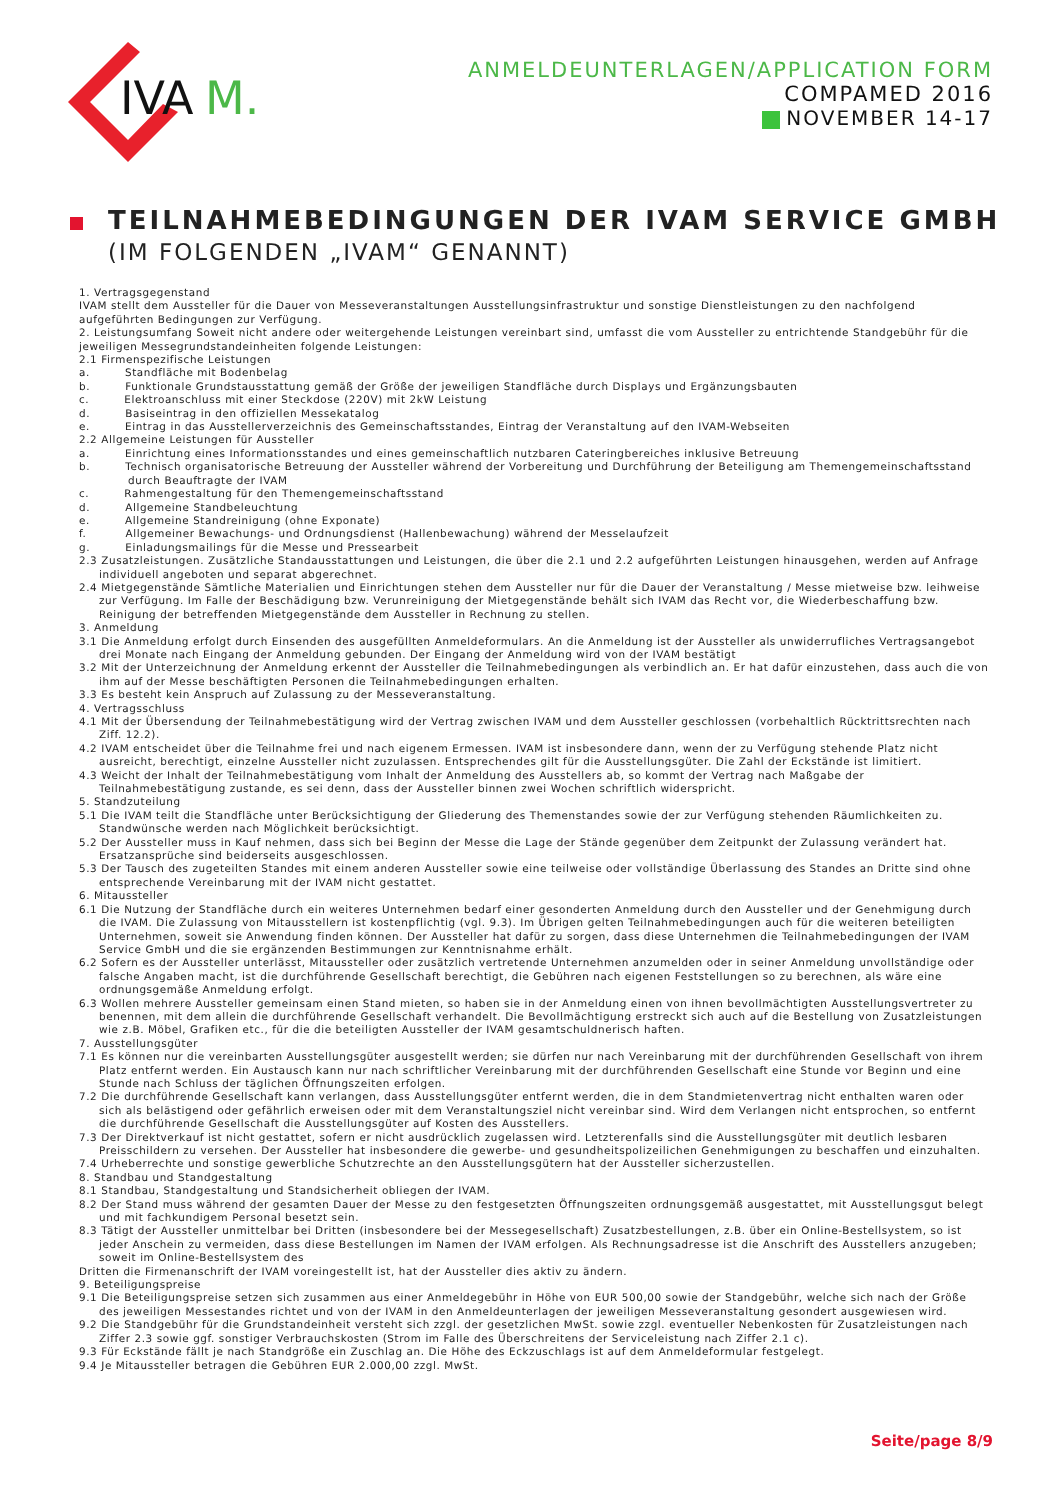IVA
M.
ANMELDEUNTERLAGEN/APPLICATION FORM
COMPAMED 2016
NOVEMBER 14-17
TEILNAHMEBEDINGUNGEN DER IVAM SERVICE GMBH
(IM FOLGENDEN „IVAM“ GENANNT)
1. Vertragsgegenstand
IVAM stellt dem Aussteller für die Dauer von Messeveranstaltungen Ausstellungsinfrastruktur und sonstige Dienstleistungen zu den nachfolgend aufgeführten Bedingungen zur Verfügung.
2. Leistungsumfang Soweit nicht andere oder weitergehende Leistungen vereinbart sind, umfasst die vom Aussteller zu entrichtende Standgebühr für die jeweiligen Messegrundstandeinheiten folgende Leistungen:
2.1 Firmenspezifische Leistungen
a. Standfläche mit Bodenbelag
b. Funktionale Grundstausstattung gemäß der Größe der jeweiligen Standfläche durch Displays und Ergänzungsbauten
c. Elektroanschluss mit einer Steckdose (220V) mit 2kW Leistung
d. Basiseintrag in den offiziellen Messekatalog
e. Eintrag in das Ausstellerverzeichnis des Gemeinschaftsstandes, Eintrag der Veranstaltung auf den IVAM-Webseiten
2.2 Allgemeine Leistungen für Aussteller
a. Einrichtung eines Informationsstandes und eines gemeinschaftlich nutzbaren Cateringbereiches inklusive Betreuung
b. Technisch organisatorische Betreuung der Aussteller während der Vorbereitung und Durchführung der Beteiligung am Themengemeinschaftsstand durch Beauftragte der IVAM
c. Rahmengestaltung für den Themengemeinschaftsstand
d. Allgemeine Standbeleuchtung
e. Allgemeine Standreinigung (ohne Exponate)
f. Allgemeiner Bewachungs- und Ordnungsdienst (Hallenbewachung) während der Messelaufzeit
g. Einladungsmailings für die Messe und Pressearbeit
2.3 Zusatzleistungen. Zusätzliche Standausstattungen und Leistungen, die über die 2.1 und 2.2 aufgeführten Leistungen hinausgehen, werden auf Anfrage individuell angeboten und separat abgerechnet.
2.4 Mietgegenstände Sämtliche Materialien und Einrichtungen stehen dem Aussteller nur für die Dauer der Veranstaltung / Messe mietweise bzw. leihweise zur Verfügung. Im Falle der Beschädigung bzw. Verunreinigung der Mietgegenstände behält sich IVAM das Recht vor, die Wiederbeschaffung bzw. Reinigung der betreffenden Mietgegenstände dem Aussteller in Rechnung zu stellen.
3. Anmeldung
3.1 Die Anmeldung erfolgt durch Einsenden des ausgefüllten Anmeldeformulars. An die Anmeldung ist der Aussteller als unwiderrufliches Vertragsangebot drei Monate nach Eingang der Anmeldung gebunden. Der Eingang der Anmeldung wird von der IVAM bestätigt
3.2 Mit der Unterzeichnung der Anmeldung erkennt der Aussteller die Teilnahmebedingungen als verbindlich an. Er hat dafür einzustehen, dass auch die von ihm auf der Messe beschäftigten Personen die Teilnahmebedingungen erhalten.
3.3 Es besteht kein Anspruch auf Zulassung zu der Messeveranstaltung.
4. Vertragsschluss
4.1 Mit der Übersendung der Teilnahmebestätigung wird der Vertrag zwischen IVAM und dem Aussteller geschlossen (vorbehaltlich Rücktrittsrechten nach Ziff. 12.2).
4.2 IVAM entscheidet über die Teilnahme frei und nach eigenem Ermessen. IVAM ist insbesondere dann, wenn der zu Verfügung stehende Platz nicht ausreicht, berechtigt, einzelne Aussteller nicht zuzulassen. Entsprechendes gilt für die Ausstellungsgüter. Die Zahl der Eckstände ist limitiert.
4.3 Weicht der Inhalt der Teilnahmebestätigung vom Inhalt der Anmeldung des Ausstellers ab, so kommt der Vertrag nach Maßgabe der Teilnahmebestätigung zustande, es sei denn, dass der Aussteller binnen zwei Wochen schriftlich widerspricht.
5. Standzuteilung
5.1 Die IVAM teilt die Standfläche unter Berücksichtigung der Gliederung des Themenstandes sowie der zur Verfügung stehenden Räumlichkeiten zu. Standwünsche werden nach Möglichkeit berücksichtigt.
5.2 Der Aussteller muss in Kauf nehmen, dass sich bei Beginn der Messe die Lage der Stände gegenüber dem Zeitpunkt der Zulassung verändert hat. Ersatzansprüche sind beiderseits ausgeschlossen.
5.3 Der Tausch des zugeteilten Standes mit einem anderen Aussteller sowie eine teilweise oder vollständige Überlassung des Standes an Dritte sind ohne entsprechende Vereinbarung mit der IVAM nicht gestattet.
6. Mitaussteller
6.1 Die Nutzung der Standfläche durch ein weiteres Unternehmen bedarf einer gesonderten Anmeldung durch den Aussteller und der Genehmigung durch die IVAM. Die Zulassung von Mitausstellern ist kostenpflichtig (vgl. 9.3). Im Übrigen gelten Teilnahmebedingungen auch für die weiteren beteiligten Unternehmen, soweit sie Anwendung finden können. Der Aussteller hat dafür zu sorgen, dass diese Unternehmen die Teilnahmebedingungen der IVAM Service GmbH und die sie ergänzenden Bestimmungen zur Kenntnisnahme erhält.
6.2 Sofern es der Aussteller unterlässt, Mitaussteller oder zusätzlich vertretende Unternehmen anzumelden oder in seiner Anmeldung unvollständige oder falsche Angaben macht, ist die durchführende Gesellschaft berechtigt, die Gebühren nach eigenen Feststellungen so zu berechnen, als wäre eine ordnungsgemäße Anmeldung erfolgt.
6.3 Wollen mehrere Aussteller gemeinsam einen Stand mieten, so haben sie in der Anmeldung einen von ihnen bevollmächtigten Ausstellungsvertreter zu benennen, mit dem allein die durchführende Gesellschaft verhandelt. Die Bevollmächtigung erstreckt sich auch auf die Bestellung von Zusatzleistungen wie z.B. Möbel, Grafiken etc., für die die beteiligten Aussteller der IVAM gesamtschuldnerisch haften.
7. Ausstellungsgüter
7.1 Es können nur die vereinbarten Ausstellungsgüter ausgestellt werden; sie dürfen nur nach Vereinbarung mit der durchführenden Gesellschaft von ihrem Platz entfernt werden. Ein Austausch kann nur nach schriftlicher Vereinbarung mit der durchführenden Gesellschaft eine Stunde vor Beginn und eine Stunde nach Schluss der täglichen Öffnungszeiten erfolgen.
7.2 Die durchführende Gesellschaft kann verlangen, dass Ausstellungsgüter entfernt werden, die in dem Standmietenvertrag nicht enthalten waren oder sich als belästigend oder gefährlich erweisen oder mit dem Veranstaltungsziel nicht vereinbar sind. Wird dem Verlangen nicht entsprochen, so entfernt die durchführende Gesellschaft die Ausstellungsgüter auf Kosten des Ausstellers.
7.3 Der Direktverkauf ist nicht gestattet, sofern er nicht ausdrücklich zugelassen wird. Letzterenfalls sind die Ausstellungsgüter mit deutlich lesbaren Preisschildern zu versehen. Der Aussteller hat insbesondere die gewerbe- und gesundheitspolizeilichen Genehmigungen zu beschaffen und einzuhalten.
7.4 Urheberrechte und sonstige gewerbliche Schutzrechte an den Ausstellungsgütern hat der Aussteller sicherzustellen.
8. Standbau und Standgestaltung
8.1 Standbau, Standgestaltung und Standsicherheit obliegen der IVAM.
8.2 Der Stand muss während der gesamten Dauer der Messe zu den festgesetzten Öffnungszeiten ordnungsgemäß ausgestattet, mit Ausstellungsgut belegt und mit fachkundigem Personal besetzt sein.
8.3 Tätigt der Aussteller unmittelbar bei Dritten (insbesondere bei der Messegesellschaft) Zusatzbestellungen, z.B. über ein Online-Bestellsystem, so ist jeder Anschein zu vermeiden, dass diese Bestellungen im Namen der IVAM erfolgen. Als Rechnungsadresse ist die Anschrift des Ausstellers anzugeben; soweit im Online-Bestellsystem des
Dritten die Firmenanschrift der IVAM voreingestellt ist, hat der Aussteller dies aktiv zu ändern.
9. Beteiligungspreise
9.1 Die Beteiligungspreise setzen sich zusammen aus einer Anmeldegebühr in Höhe von EUR 500,00 sowie der Standgebühr, welche sich nach der Größe des jeweiligen Messestandes richtet und von der IVAM in den Anmeldeunterlagen der jeweiligen Messeveranstaltung gesondert ausgewiesen wird.
9.2 Die Standgebühr für die Grundstandeinheit versteht sich zzgl. der gesetzlichen MwSt. sowie zzgl. eventueller Nebenkosten für Zusatzleistungen nach Ziffer 2.3 sowie ggf. sonstiger Verbrauchskosten (Strom im Falle des Überschreitens der Serviceleistung nach Ziffer 2.1 c).
9.3 Für Eckstände fällt je nach Standgröße ein Zuschlag an. Die Höhe des Eckzuschlags ist auf dem Anmeldeformular festgelegt.
9.4 Je Mitaussteller betragen die Gebühren EUR 2.000,00 zzgl. MwSt.
Seite/page 8/9